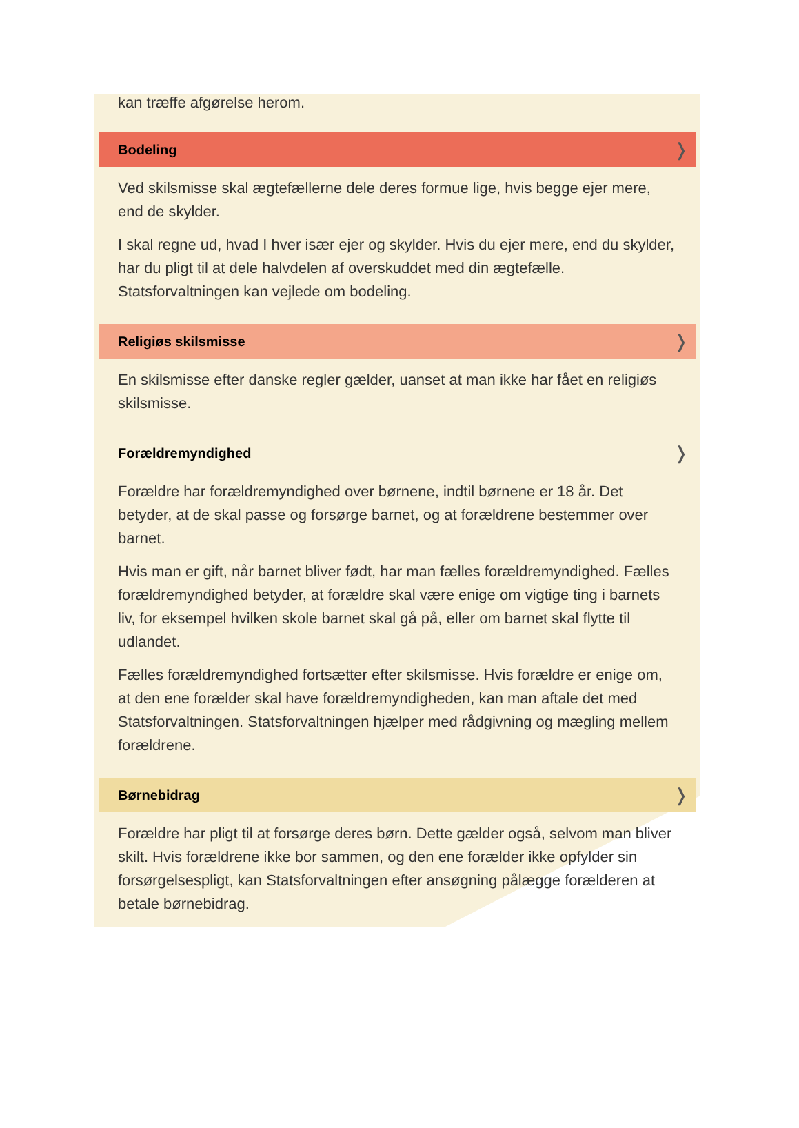kan træffe afgørelse herom.
Bodeling ❭
Ved skilsmisse skal ægtefællerne dele deres formue lige, hvis begge ejer mere, end de skylder.
I skal regne ud, hvad I hver især ejer og skylder. Hvis du ejer mere, end du skylder, har du pligt til at dele halvdelen af overskuddet med din ægtefælle. Statsforvaltningen kan vejlede om bodeling.
Religiøs skilsmisse ❭
En skilsmisse efter danske regler gælder, uanset at man ikke har fået en religiøs skilsmisse.
Forældremyndighed ❭
Forældre har forældremyndighed over børnene, indtil børnene er 18 år. Det betyder, at de skal passe og forsørge barnet, og at forældrene bestemmer over barnet.
Hvis man er gift, når barnet bliver født, har man fælles forældremyndighed. Fælles forældremyndighed betyder, at forældre skal være enige om vigtige ting i barnets liv, for eksempel hvilken skole barnet skal gå på, eller om barnet skal flytte til udlandet.
Fælles forældremyndighed fortsætter efter skilsmisse. Hvis forældre er enige om, at den ene forælder skal have forældremyndigheden, kan man aftale det med Statsforvaltningen. Statsforvaltningen hjælper med rådgivning og mægling mellem forældrene.
Børnebidrag ❭
Forældre har pligt til at forsørge deres børn. Dette gælder også, selvom man bliver skilt. Hvis forældrene ikke bor sammen, og den ene forælder ikke opfylder sin forsørgelsespligt, kan Statsforvaltningen efter ansøgning pålægge forælderen at betale børnebidrag.